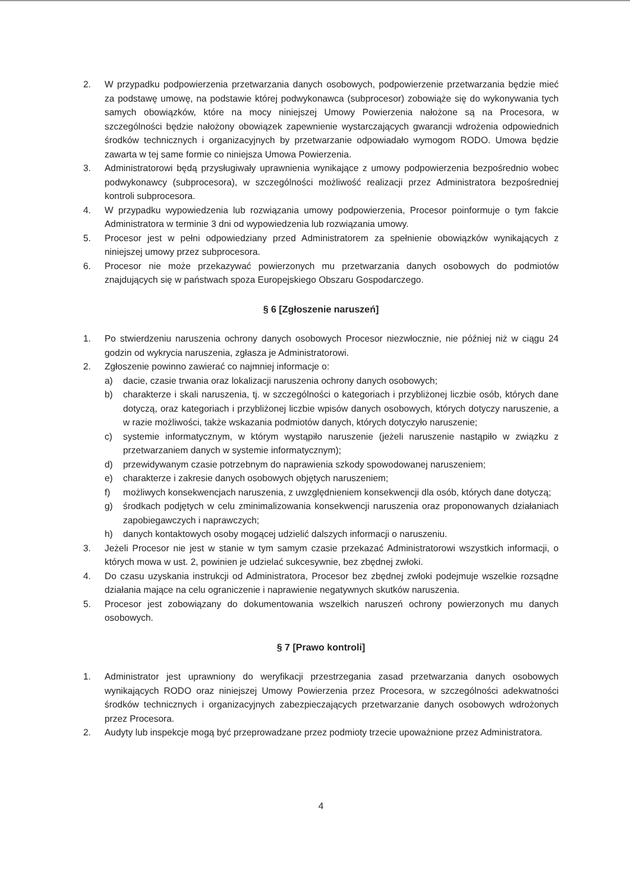2. W przypadku podpowierzenia przetwarzania danych osobowych, podpowierzenie przetwarzania będzie mieć za podstawę umowę, na podstawie której podwykonawca (subprocesor) zobowiąże się do wykonywania tych samych obowiązków, które na mocy niniejszej Umowy Powierzenia nałożone są na Procesora, w szczególności będzie nałożony obowiązek zapewnienie wystarczających gwarancji wdrożenia odpowiednich środków technicznych i organizacyjnych by przetwarzanie odpowiadało wymogom RODO. Umowa będzie zawarta w tej same formie co niniejsza Umowa Powierzenia.
3. Administratorowi będą przysługiwały uprawnienia wynikające z umowy podpowierzenia bezpośrednio wobec podwykonawcy (subprocesora), w szczególności możliwość realizacji przez Administratora bezpośredniej kontroli subprocesora.
4. W przypadku wypowiedzenia lub rozwiązania umowy podpowierzenia, Procesor poinformuje o tym fakcie Administratora w terminie 3 dni od wypowiedzenia lub rozwiązania umowy.
5. Procesor jest w pełni odpowiedziany przed Administratorem za spełnienie obowiązków wynikających z niniejszej umowy przez subprocesora.
6. Procesor nie może przekazywać powierzonych mu przetwarzania danych osobowych do podmiotów znajdujących się w państwach spoza Europejskiego Obszaru Gospodarczego.
§ 6 [Zgłoszenie naruszeń]
1. Po stwierdzeniu naruszenia ochrony danych osobowych Procesor niezwłocznie, nie później niż w ciągu 24 godzin od wykrycia naruszenia, zgłasza je Administratorowi.
2. Zgłoszenie powinno zawierać co najmniej informacje o:
a) dacie, czasie trwania oraz lokalizacji naruszenia ochrony danych osobowych;
b) charakterze i skali naruszenia, tj. w szczególności o kategoriach i przybliżonej liczbie osób, których dane dotyczą, oraz kategoriach i przybliżonej liczbie wpisów danych osobowych, których dotyczy naruszenie, a w razie możliwości, także wskazania podmiotów danych, których dotyczyło naruszenie;
c) systemie informatycznym, w którym wystąpiło naruszenie (jeżeli naruszenie nastąpiło w związku z przetwarzaniem danych w systemie informatycznym);
d) przewidywanym czasie potrzebnym do naprawienia szkody spowodowanej naruszeniem;
e) charakterze i zakresie danych osobowych objętych naruszeniem;
f) możliwych konsekwencjach naruszenia, z uwzględnieniem konsekwencji dla osób, których dane dotyczą;
g) środkach podjętych w celu zminimalizowania konsekwencji naruszenia oraz proponowanych działaniach zapobiegawczych i naprawczych;
h) danych kontaktowych osoby mogącej udzielić dalszych informacji o naruszeniu.
3. Jeżeli Procesor nie jest w stanie w tym samym czasie przekazać Administratorowi wszystkich informacji, o których mowa w ust. 2, powinien je udzielać sukcesywnie, bez zbędnej zwłoki.
4. Do czasu uzyskania instrukcji od Administratora, Procesor bez zbędnej zwłoki podejmuje wszelkie rozsądne działania mające na celu ograniczenie i naprawienie negatywnych skutków naruszenia.
5. Procesor jest zobowiązany do dokumentowania wszelkich naruszeń ochrony powierzonych mu danych osobowych.
§ 7 [Prawo kontroli]
1. Administrator jest uprawniony do weryfikacji przestrzegania zasad przetwarzania danych osobowych wynikających RODO oraz niniejszej Umowy Powierzenia przez Procesora, w szczególności adekwatności środków technicznych i organizacyjnych zabezpieczających przetwarzanie danych osobowych wdrożonych przez Procesora.
2. Audyty lub inspekcje mogą być przeprowadzane przez podmioty trzecie upoważnione przez Administratora.
4